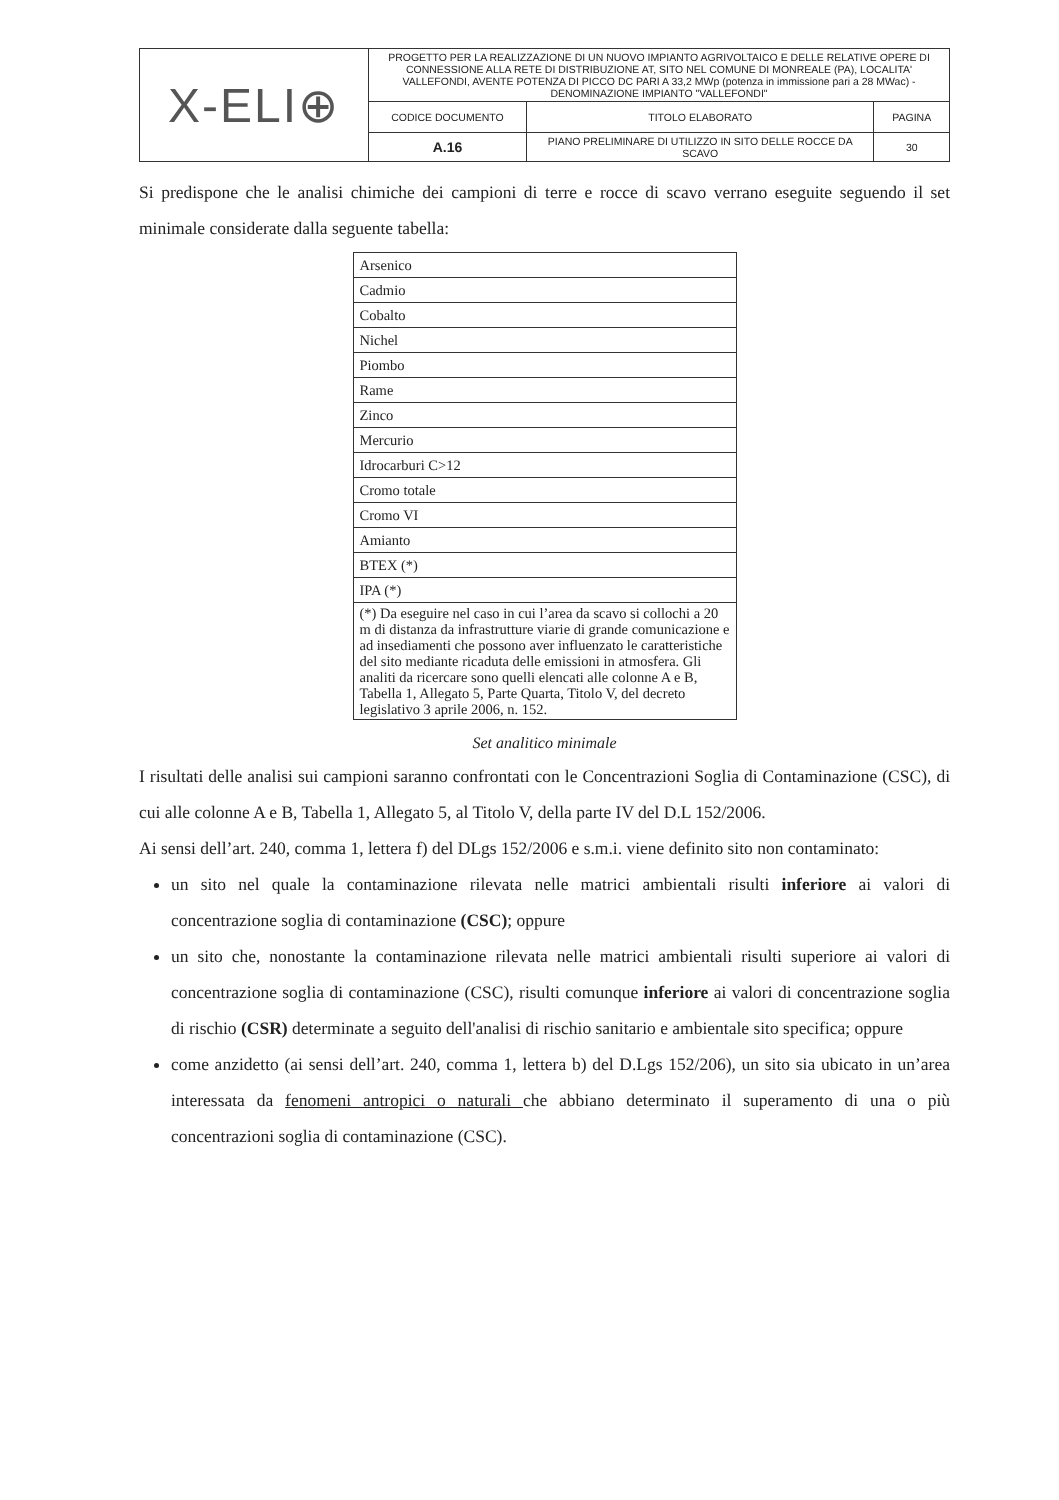| X-ELI⊕ | PROGETTO PER LA REALIZZAZIONE DI UN NUOVO IMPIANTO AGRIVOLTAICO E DELLE RELATIVE OPERE DI CONNESSIONE ALLA RETE DI DISTRIBUZIONE AT, SITO NEL COMUNE DI MONREALE (PA), LOCALITA' VALLEFONDI, AVENTE POTENZA DI PICCO DC PARI A 33,2 MWp (potenza in immissione pari a 28 MWac) - DENOMINAZIONE IMPIANTO "VALLEFONDI" | | |
| | CODICE DOCUMENTO | TITOLO ELABORATO | PAGINA |
| | A.16 | PIANO PRELIMINARE DI UTILIZZO IN SITO DELLE ROCCE DA SCAVO | 30 |
Si predispone che le analisi chimiche dei campioni di terre e rocce di scavo verrano eseguite seguendo il set minimale considerate dalla seguente tabella:
| Arsenico |
| Cadmio |
| Cobalto |
| Nichel |
| Piombo |
| Rame |
| Zinco |
| Mercurio |
| Idrocarburi C>12 |
| Cromo totale |
| Cromo VI |
| Amianto |
| BTEX (*) |
| IPA (*) |
| (*) Da eseguire nel caso in cui l’area da scavo si collochi a 20 m di distanza da infrastrutture viarie di grande comunicazione e ad insediamenti che possono aver influenzato le caratteristiche del sito mediante ricaduta delle emissioni in atmosfera. Gli analiti da ricercare sono quelli elencati alle colonne A e B, Tabella 1, Allegato 5, Parte Quarta, Titolo V, del decreto legislativo 3 aprile 2006, n. 152. |
Set analitico minimale
I risultati delle analisi sui campioni saranno confrontati con le Concentrazioni Soglia di Contaminazione (CSC), di cui alle colonne A e B, Tabella 1, Allegato 5, al Titolo V, della parte IV del D.L 152/2006.
Ai sensi dell’art. 240, comma 1, lettera f) del DLgs 152/2006 e s.m.i. viene definito sito non contaminato:
un sito nel quale la contaminazione rilevata nelle matrici ambientali risulti inferiore ai valori di concentrazione soglia di contaminazione (CSC); oppure
un sito che, nonostante la contaminazione rilevata nelle matrici ambientali risulti superiore ai valori di concentrazione soglia di contaminazione (CSC), risulti comunque inferiore ai valori di concentrazione soglia di rischio (CSR) determinate a seguito dell'analisi di rischio sanitario e ambientale sito specifica; oppure
come anzidetto (ai sensi dell’art. 240, comma 1, lettera b) del D.Lgs 152/206), un sito sia ubicato in un’area interessata da fenomeni antropici o naturali che abbiano determinato il superamento di una o più concentrazioni soglia di contaminazione (CSC).